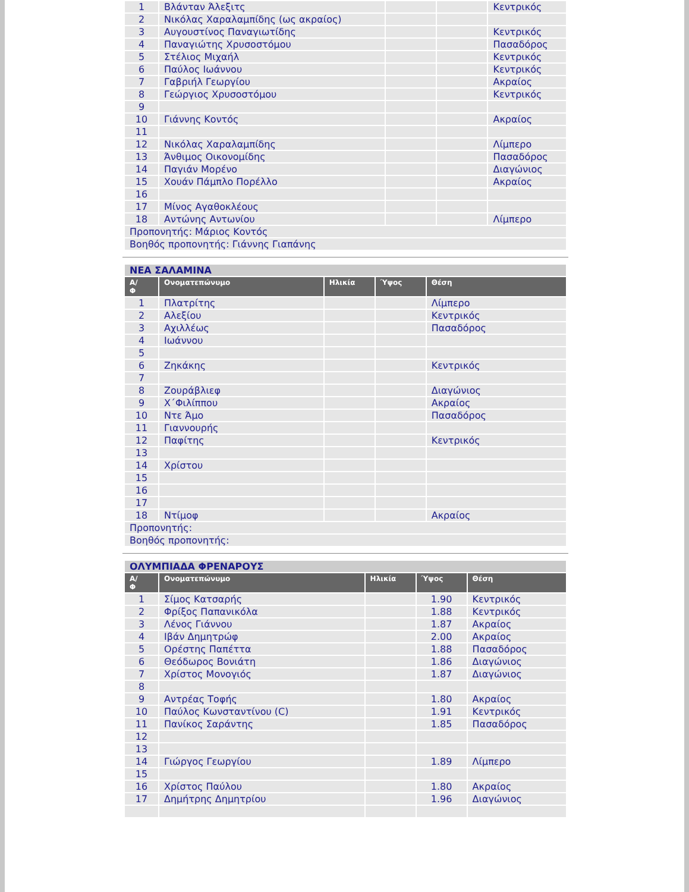| 1 | Βλάνταν Άλεξιτς | | | Κεντρικός |
| 2 | Νικόλας Χαραλαμπίδης (ως ακραίος) | | | |
| 3 | Αυγουστίνος Παναγιωτίδης | | | Κεντρικός |
| 4 | Παναγιώτης Χρυσοστόμου | | | Πασαδόρος |
| 5 | Στέλιος Μιχαήλ | | | Κεντρικός |
| 6 | Παύλος Ιωάννου | | | Κεντρικός |
| 7 | Γαβριήλ Γεωργίου | | | Ακραίος |
| 8 | Γεώργιος Χρυσοστόμου | | | Κεντρικός |
| 9 | | | | |
| 10 | Γιάννης Κοντός | | | Ακραίος |
| 11 | | | | |
| 12 | Νικόλας Χαραλαμπίδης | | | Λίμπερο |
| 13 | Άνθιμος Οικονομίδης | | | Πασαδόρος |
| 14 | Παγιάν Μορένο | | | Διαγώνιος |
| 15 | Χουάν Πάμπλο Πορέλλο | | | Ακραίος |
| 16 | | | | |
| 17 | Μίνος Αγαθοκλέους | | | |
| 18 | Αντώνης Αντωνίου | | | Λίμπερο |
| Προπονητής: Μάριος Κοντός | | | | |
| Βοηθός προπονητής: Γιάννης Γιαπάνης | | | | |
| ΝΕΑ ΣΑΛΑΜΙΝΑ | | | | |
| Α/ Φ | Ονοματεπώνυμο | Ηλικία | Ύψος | Θέση |
| 1 | Πλατρίτης | | | Λίμπερο |
| 2 | Αλεξίου | | | Κεντρικός |
| 3 | Αχιλλέως | | | Πασαδόρος |
| 4 | Ιωάννου | | | |
| 5 | | | | |
| 6 | Ζηκάκης | | | Κεντρικός |
| 7 | | | | |
| 8 | Ζουράβλιεφ | | | Διαγώνιος |
| 9 | Χ΄Φιλίππου | | | Ακραίος |
| 10 | Ντε Άμο | | | Πασαδόρος |
| 11 | Γιαννουρής | | | |
| 12 | Παφίτης | | | Κεντρικός |
| 13 | | | | |
| 14 | Χρίστου | | | |
| 15 | | | | |
| 16 | | | | |
| 17 | | | | |
| 18 | Ντίμοφ | | | Ακραίος |
| Προπονητής: | | | | |
| Βοηθός προπονητής: | | | | |
| ΟΛΥΜΠΙΑΔΑ ΦΡΕΝΑΡΟΥΣ | | | | |
| Α/ Φ | Ονοματεπώνυμο | Ηλικία | Ύψος | Θέση |
| 1 | Σίμος Κατσαρής | | 1.90 | Κεντρικός |
| 2 | Φρίξος Παπανικόλα | | 1.88 | Κεντρικός |
| 3 | Λένος Γιάννου | | 1.87 | Ακραίος |
| 4 | Ιβάν Δημητρώφ | | 2.00 | Ακραίος |
| 5 | Ορέστης Παπέττα | | 1.88 | Πασαδόρος |
| 6 | Θεόδωρος Βονιάτη | | 1.86 | Διαγώνιος |
| 7 | Χρίστος Μονογιός | | 1.87 | Διαγώνιος |
| 8 | | | | |
| 9 | Αντρέας Τοφής | | 1.80 | Ακραίος |
| 10 | Παύλος Κωνσταντίνου (C) | | 1.91 | Κεντρικός |
| 11 | Πανίκος Σαράντης | | 1.85 | Πασαδόρος |
| 12 | | | | |
| 13 | | | | |
| 14 | Γιώργος Γεωργίου | | 1.89 | Λίμπερο |
| 15 | | | | |
| 16 | Χρίστος Παύλου | | 1.80 | Ακραίος |
| 17 | Δημήτρης Δημητρίου | | 1.96 | Διαγώνιος |